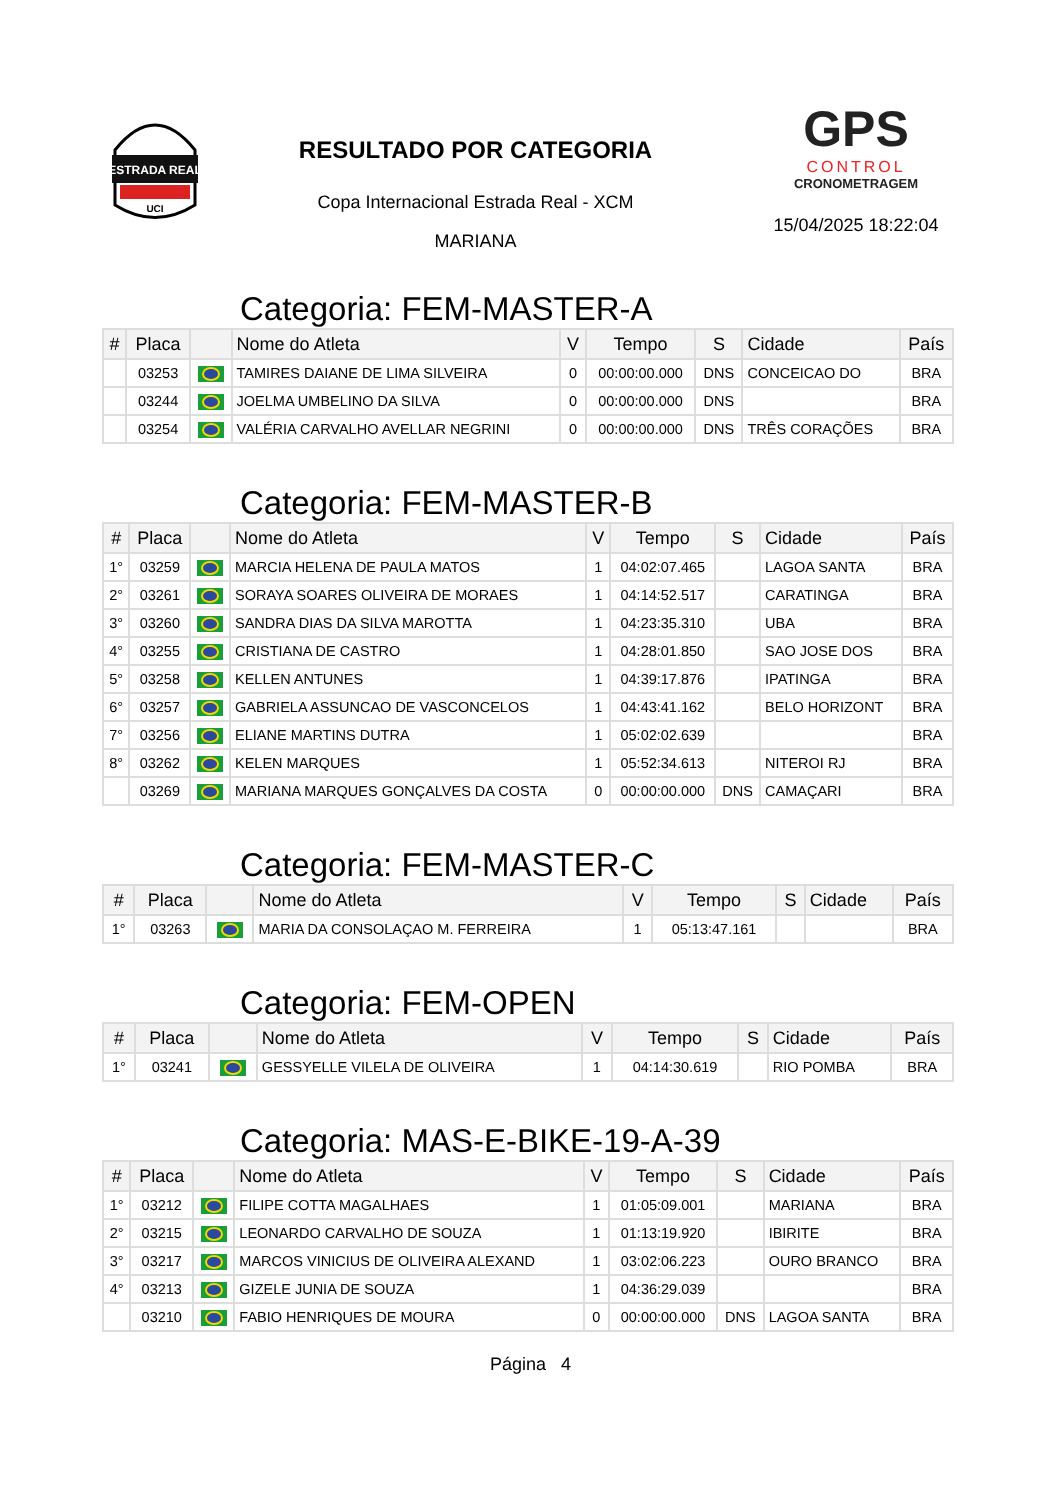ESTRADA REAL
UCI
RESULTADO POR CATEGORIA
Copa Internacional Estrada Real - XCM
MARIANA
GPS
CONTROL
CRONOMETRAGEM
15/04/2025 18:22:04
Categoria: FEM-MASTER-A
| # | Placa | | Nome do Atleta | V | Tempo | S | Cidade | País |
| --- | --- | --- | --- | --- | --- | --- | --- | --- |
| | 03253 | | TAMIRES DAIANE DE LIMA SILVEIRA | 0 | 00:00:00.000 | DNS | CONCEICAO DO | BRA |
| | 03244 | | JOELMA UMBELINO DA SILVA | 0 | 00:00:00.000 | DNS | | BRA |
| | 03254 | | VALÉRIA CARVALHO AVELLAR NEGRINI | 0 | 00:00:00.000 | DNS | TRÊS CORAÇÕES | BRA |
Categoria: FEM-MASTER-B
| # | Placa | | Nome do Atleta | V | Tempo | S | Cidade | País |
| --- | --- | --- | --- | --- | --- | --- | --- | --- |
| 1° | 03259 | | MARCIA HELENA DE PAULA MATOS | 1 | 04:02:07.465 | | LAGOA SANTA | BRA |
| 2° | 03261 | | SORAYA SOARES OLIVEIRA DE MORAES | 1 | 04:14:52.517 | | CARATINGA | BRA |
| 3° | 03260 | | SANDRA DIAS DA SILVA MAROTTA | 1 | 04:23:35.310 | | UBA | BRA |
| 4° | 03255 | | CRISTIANA DE CASTRO | 1 | 04:28:01.850 | | SAO JOSE DOS | BRA |
| 5° | 03258 | | KELLEN ANTUNES | 1 | 04:39:17.876 | | IPATINGA | BRA |
| 6° | 03257 | | GABRIELA ASSUNCAO DE VASCONCELOS | 1 | 04:43:41.162 | | BELO HORIZONT | BRA |
| 7° | 03256 | | ELIANE MARTINS DUTRA | 1 | 05:02:02.639 | | | BRA |
| 8° | 03262 | | KELEN MARQUES | 1 | 05:52:34.613 | | NITEROI RJ | BRA |
| | 03269 | | MARIANA MARQUES GONÇALVES DA COSTA | 0 | 00:00:00.000 | DNS | CAMAÇARI | BRA |
Categoria: FEM-MASTER-C
| # | Placa | | Nome do Atleta | V | Tempo | S | Cidade | País |
| --- | --- | --- | --- | --- | --- | --- | --- | --- |
| 1° | 03263 | | MARIA DA CONSOLAÇAO M. FERREIRA | 1 | 05:13:47.161 | | | BRA |
Categoria: FEM-OPEN
| # | Placa | | Nome do Atleta | V | Tempo | S | Cidade | País |
| --- | --- | --- | --- | --- | --- | --- | --- | --- |
| 1° | 03241 | | GESSYELLE VILELA DE OLIVEIRA | 1 | 04:14:30.619 | | RIO POMBA | BRA |
Categoria: MAS-E-BIKE-19-A-39
| # | Placa | | Nome do Atleta | V | Tempo | S | Cidade | País |
| --- | --- | --- | --- | --- | --- | --- | --- | --- |
| 1° | 03212 | | FILIPE COTTA MAGALHAES | 1 | 01:05:09.001 | | MARIANA | BRA |
| 2° | 03215 | | LEONARDO CARVALHO DE SOUZA | 1 | 01:13:19.920 | | IBIRITE | BRA |
| 3° | 03217 | | MARCOS VINICIUS DE OLIVEIRA ALEXAND | 1 | 03:02:06.223 | | OURO BRANCO | BRA |
| 4° | 03213 | | GIZELE JUNIA DE SOUZA | 1 | 04:36:29.039 | | | BRA |
| | 03210 | | FABIO HENRIQUES DE MOURA | 0 | 00:00:00.000 | DNS | LAGOA SANTA | BRA |
Página 4